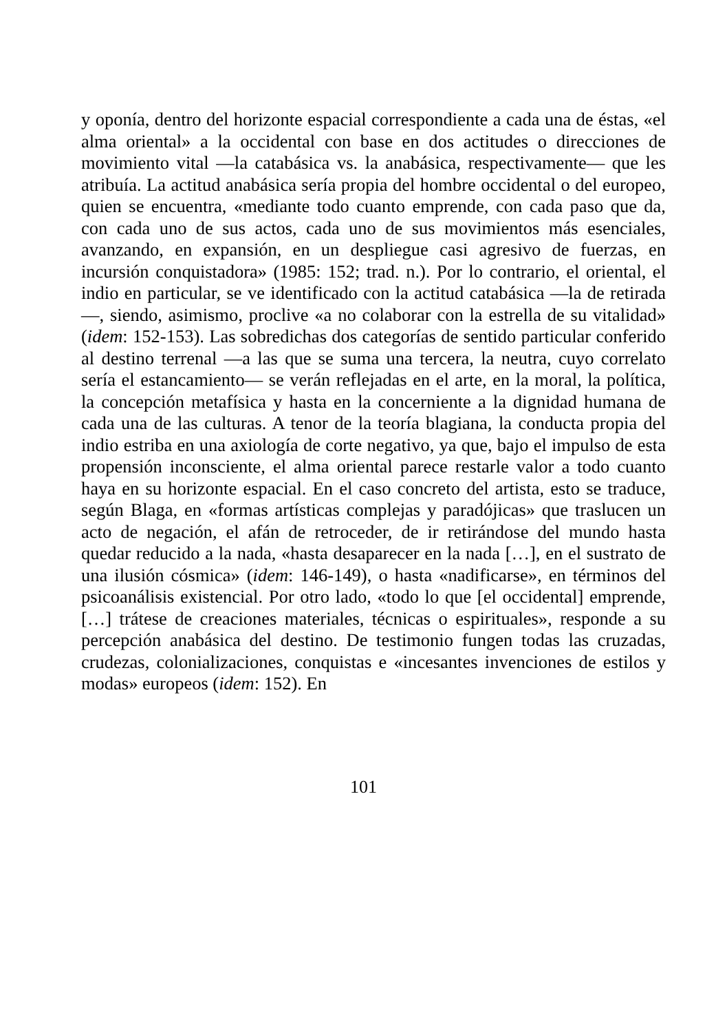y oponía, dentro del horizonte espacial correspondiente a cada una de éstas, «el alma oriental» a la occidental con base en dos actitudes o direcciones de movimiento vital —la catabásica vs. la anabásica, respectivamente— que les atribuía. La actitud anabásica sería propia del hombre occidental o del europeo, quien se encuentra, «mediante todo cuanto emprende, con cada paso que da, con cada uno de sus actos, cada uno de sus movimientos más esenciales, avanzando, en expansión, en un despliegue casi agresivo de fuerzas, en incursión conquistadora» (1985: 152; trad. n.). Por lo contrario, el oriental, el indio en particular, se ve identificado con la actitud catabásica —la de retirada—, siendo, asimismo, proclive «a no colaborar con la estrella de su vitalidad» (idem: 152-153). Las sobredichas dos categorías de sentido particular conferido al destino terrenal —a las que se suma una tercera, la neutra, cuyo correlato sería el estancamiento— se verán reflejadas en el arte, en la moral, la política, la concepción metafísica y hasta en la concerniente a la dignidad humana de cada una de las culturas. A tenor de la teoría blagiana, la conducta propia del indio estriba en una axiología de corte negativo, ya que, bajo el impulso de esta propensión inconsciente, el alma oriental parece restarle valor a todo cuanto haya en su horizonte espacial. En el caso concreto del artista, esto se traduce, según Blaga, en «formas artísticas complejas y paradójicas» que traslucen un acto de negación, el afán de retroceder, de ir retirándose del mundo hasta quedar reducido a la nada, «hasta desaparecer en la nada […], en el sustrato de una ilusión cósmica» (idem: 146-149), o hasta «nadificarse», en términos del psicoanálisis existencial. Por otro lado, «todo lo que [el occidental] emprende, […] trátese de creaciones materiales, técnicas o espirituales», responde a su percepción anabásica del destino. De testimonio fungen todas las cruzadas, crudezas, colonializaciones, conquistas e «incesantes invenciones de estilos y modas» europeos (idem: 152). En
101